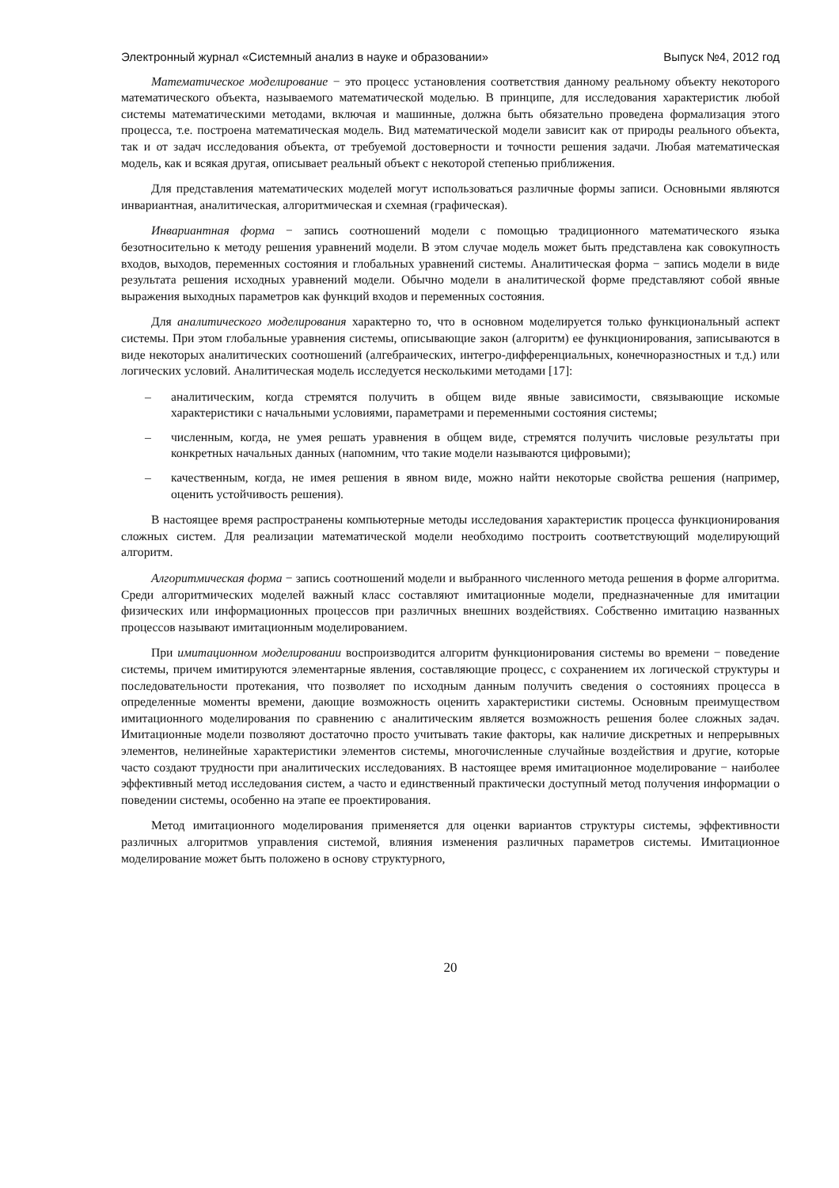Электронный журнал «Системный анализ в науке и образовании» Выпуск №4, 2012 год
Математическое моделирование − это процесс установления соответствия данному реальному объекту некоторого математического объекта, называемого математической моделью. В принципе, для исследования характеристик любой системы математическими методами, включая и машинные, должна быть обязательно проведена формализация этого процесса, т.е. построена математическая модель. Вид математической модели зависит как от природы реального объекта, так и от задач исследования объекта, от требуемой достоверности и точности решения задачи. Любая математическая модель, как и всякая другая, описывает реальный объект с некоторой степенью приближения.
Для представления математических моделей могут использоваться различные формы записи. Основными являются инвариантная, аналитическая, алгоритмическая и схемная (графическая).
Инвариантная форма − запись соотношений модели с помощью традиционного математического языка безотносительно к методу решения уравнений модели. В этом случае модель может быть представлена как совокупность входов, выходов, переменных состояния и глобальных уравнений системы. Аналитическая форма − запись модели в виде результата решения исходных уравнений модели. Обычно модели в аналитической форме представляют собой явные выражения выходных параметров как функций входов и переменных состояния.
Для аналитического моделирования характерно то, что в основном моделируется только функциональный аспект системы. При этом глобальные уравнения системы, описывающие закон (алгоритм) ее функционирования, записываются в виде некоторых аналитических соотношений (алгебраических, интегро-дифференциальных, конечноразностных и т.д.) или логических условий. Аналитическая модель исследуется несколькими методами [17]:
– аналитическим, когда стремятся получить в общем виде явные зависимости, связывающие искомые характеристики с начальными условиями, параметрами и переменными состояния системы;
– численным, когда, не умея решать уравнения в общем виде, стремятся получить числовые результаты при конкретных начальных данных (напомним, что такие модели называются цифровыми);
– качественным, когда, не имея решения в явном виде, можно найти некоторые свойства решения (например, оценить устойчивость решения).
В настоящее время распространены компьютерные методы исследования характеристик процесса функционирования сложных систем. Для реализации математической модели необходимо построить соответствующий моделирующий алгоритм.
Алгоритмическая форма − запись соотношений модели и выбранного численного метода решения в форме алгоритма. Среди алгоритмических моделей важный класс составляют имитационные модели, предназначенные для имитации физических или информационных процессов при различных внешних воздействиях. Собственно имитацию названных процессов называют имитационным моделированием.
При имитационном моделировании воспроизводится алгоритм функционирования системы во времени − поведение системы, причем имитируются элементарные явления, составляющие процесс, с сохранением их логической структуры и последовательности протекания, что позволяет по исходным данным получить сведения о состояниях процесса в определенные моменты времени, дающие возможность оценить характеристики системы. Основным преимуществом имитационного моделирования по сравнению с аналитическим является возможность решения более сложных задач. Имитационные модели позволяют достаточно просто учитывать такие факторы, как наличие дискретных и непрерывных элементов, нелинейные характеристики элементов системы, многочисленные случайные воздействия и другие, которые часто создают трудности при аналитических исследованиях. В настоящее время имитационное моделирование − наиболее эффективный метод исследования систем, а часто и единственный практически доступный метод получения информации о поведении системы, особенно на этапе ее проектирования.
Метод имитационного моделирования применяется для оценки вариантов структуры системы, эффективности различных алгоритмов управления системой, влияния изменения различных параметров системы. Имитационное моделирование может быть положено в основу структурного,
20